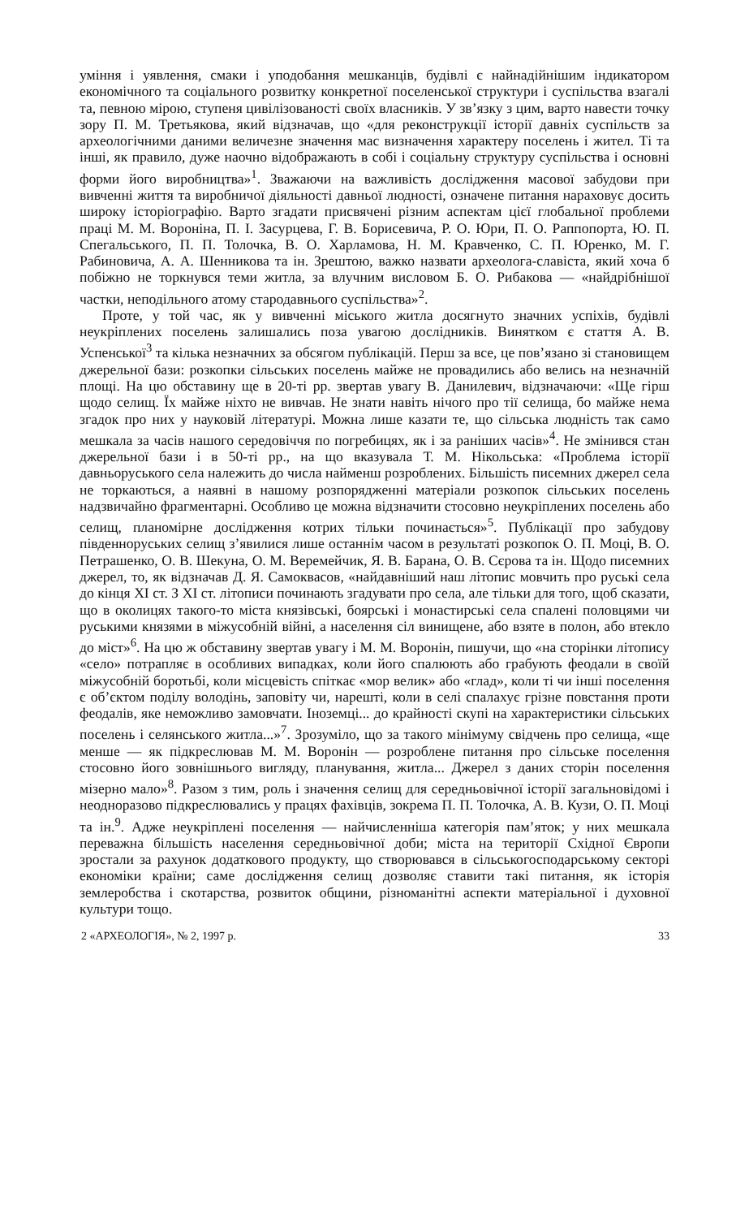уміння і уявлення, смаки і уподобання мешканців, будівлі є найнадійнішим індикатором економічного та соціального розвитку конкретної поселенської структури і суспільства взагалі та, певною мірою, ступеня цивілізованості своїх власників. У зв’язку з цим, варто навести точку зору П. М. Третьякова, який відзначав, що «для реконструкції історії давніх суспільств за археологічними даними величезне значення мас визначення характеру поселень і жител. Ті та інші, як правило, дуже наочно відображають в собі і соціальну структуру суспільства і основні форми його виробництва»<sup>1</sup>. Зважаючи на важливість дослідження масової забудови при вивченні життя та виробничої діяльності давньої людності, означене питання нараховує досить широку історіографію. Варто згадати присвячені різним аспектам цієї глобальної проблеми праці М. М. Вороніна, П. І. Засурцева, Г. В. Борисевича, Р. О. Юри, П. О. Раппопорта, Ю. П. Спегальського, П. П. Толочка, В. О. Харламова, Н. М. Кравченко, С. П. Юренко, М. Г. Рабиновича, А. А. Шенникова та ін. Зрештою, важко назвати археолога-славіста, який хоча б побіжно не торкнувся теми житла, за влучним висловом Б. О. Рибакова — «найдрібнішої частки, неподільного атому стародавнього суспільства»<sup>2</sup>.
Проте, у той час, як у вивченні міського житла досягнуто значних успіхів, будівлі неукріплених поселень залишались поза увагою дослідників. Винятком є стаття А. В. Успенської<sup>3</sup> та кілька незначних за обсягом публікацій. Перш за все, це пов’язано зі становищем джерельної бази: розкопки сільських поселень майже не провадились або велись на незначній площі. На цю обставину ще в 20-ті рр. звертав увагу В. Данилевич, відзначаючи: «Ще гірш щодо селищ. Їх майже ніхто не вивчав. Не знати навіть нічого про тії селища, бо майже нема згадок про них у науковій літературі. Можна лише казати те, що сільська людність так само мешкала за часів нашого середовіччя по погребицях, як і за раніших часів»<sup>4</sup>. Не змінився стан джерельної бази і в 50-ті рр., на що вказувала Т. М. Нікольська: «Проблема історії давньоруського села належить до числа найменш розроблених. Більшість писемних джерел села не торкаються, а наявні в нашому розпорядженні матеріали розкопок сільських поселень надзвичайно фрагментарні. Особливо це можна відзначити стосовно неукріплених поселень або селищ, планомірне дослідження котрих тільки починається»<sup>5</sup>. Публікації про забудову південноруських селищ з’явилися лише останнім часом в результаті розкопок О. П. Моці, В. О. Петрашенко, О. В. Шекуна, О. М. Веремейчик, Я. В. Барана, О. В. Сєрова та ін. Щодо писемних джерел, то, як відзначав Д. Я. Самоквасов, «найдавніший наш літопис мовчить про руські села до кінця XI ст. З XI ст. літописи починають згадувати про села, але тільки для того, щоб сказати, що в околицях такого-то міста князівські, боярські і монастирські села спалені половцями чи руськими князями в міжусобній війні, а населення сіл винищене, або взяте в полон, або втекло до міст»<sup>6</sup>. На цю ж обставину звертав увагу і М. М. Воронін, пишучи, що «на сторінки літопису «село» потрапляє в особливих випадках, коли його спалюють або грабують феодали в своїй міжусобній боротьбі, коли місцевість спіткає «мор велик» або «глад», коли ті чи інші поселення є об’єктом поділу володінь, заповіту чи, нарешті, коли в селі спалахує грізне повстання проти феодалів, яке неможливо замовчати. Іноземці... до крайності скупі на характеристики сільських поселень і селянського житла...»<sup>7</sup>. Зрозуміло, що за такого мінімуму свідчень про селища, «ще менше — як підкреслював М. М. Воронін — розроблене питання про сільське поселення стосовно його зовнішнього вигляду, планування, житла... Джерел з даних сторін поселення мізерно мало»<sup>8</sup>. Разом з тим, роль і значення селищ для середньовічної історії загальновідомі і неодноразово підкреслювались у працях фахівців, зокрема П. П. Толочка, А. В. Кузи, О. П. Моці та ін.<sup>9</sup>. Адже неукріплені поселення — найчисленніша категорія пам’яток; у них мешкала переважна більшість населення середньовічної доби; міста на території Східної Європи зростали за рахунок додаткового продукту, що створювався в сільськогосподарському секторі економіки країни; саме дослідження селищ дозволяє ставити такі питання, як історія землеробства і скотарства, розвиток общини, різноманітні аспекти матеріальної і духовної культури тощо.
2 «АРХЕОЛОГІЯ», № 2, 1997 р. 33